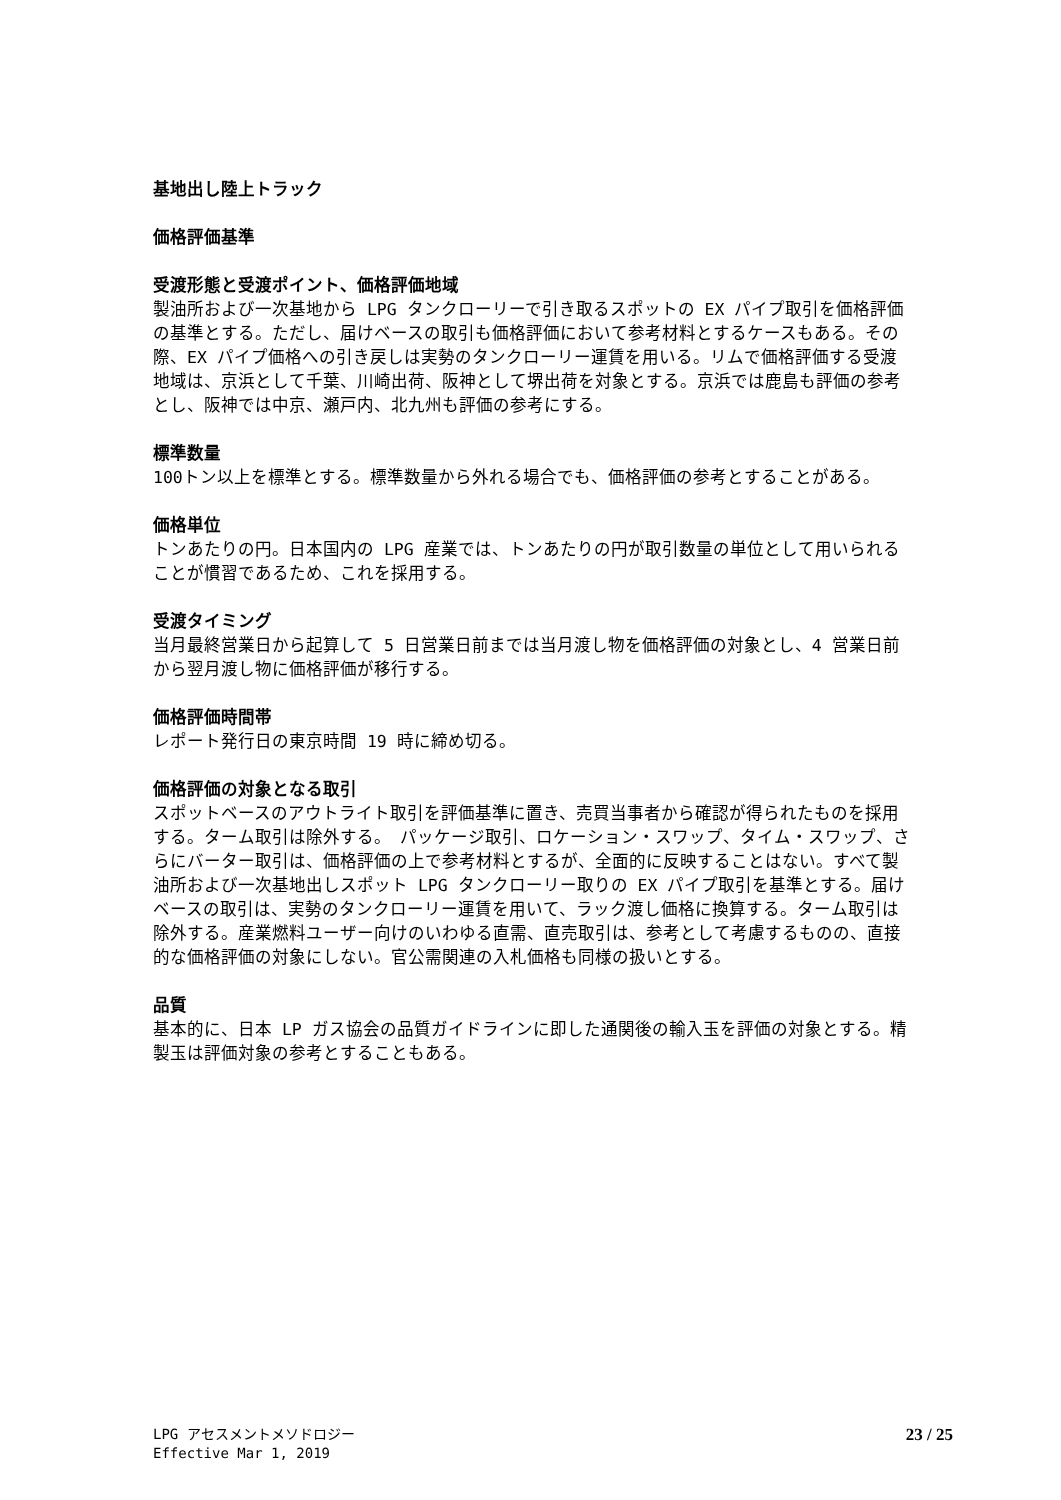基地出し陸上トラック
価格評価基準
受渡形態と受渡ポイント、価格評価地域
製油所および一次基地から LPG タンクローリーで引き取るスポットの EX パイプ取引を価格評価の基準とする。ただし、届けベースの取引も価格評価において参考材料とするケースもある。その際、EX パイプ価格への引き戻しは実勢のタンクローリー運賃を用いる。リムで価格評価する受渡地域は、京浜として千葉、川崎出荷、阪神として堺出荷を対象とする。京浜では鹿島も評価の参考とし、阪神では中京、瀬戸内、北九州も評価の参考にする。
標準数量
100トン以上を標準とする。標準数量から外れる場合でも、価格評価の参考とすることがある。
価格単位
トンあたりの円。日本国内の LPG 産業では、トンあたりの円が取引数量の単位として用いられることが慣習であるため、これを採用する。
受渡タイミング
当月最終営業日から起算して 5 日営業日前までは当月渡し物を価格評価の対象とし、4 営業日前から翌月渡し物に価格評価が移行する。
価格評価時間帯
レポート発行日の東京時間 19 時に締め切る。
価格評価の対象となる取引
スポットベースのアウトライト取引を評価基準に置き、売買当事者から確認が得られたものを採用する。ターム取引は除外する。　パッケージ取引、ロケーション・スワップ、タイム・スワップ、さらにバーター取引は、価格評価の上で参考材料とするが、全面的に反映することはない。すべて製油所および一次基地出しスポット LPG タンクローリー取りの EX パイプ取引を基準とする。届けベースの取引は、実勢のタンクローリー運賃を用いて、ラック渡し価格に換算する。ターム取引は除外する。産業燃料ユーザー向けのいわゆる直需、直売取引は、参考として考慮するものの、直接的な価格評価の対象にしない。官公需関連の入札価格も同様の扱いとする。
品質
基本的に、日本 LP ガス協会の品質ガイドラインに即した通関後の輸入玉を評価の対象とする。精製玉は評価対象の参考とすることもある。
LPG アセスメントメソドロジー
Effective Mar 1, 2019
23 / 25